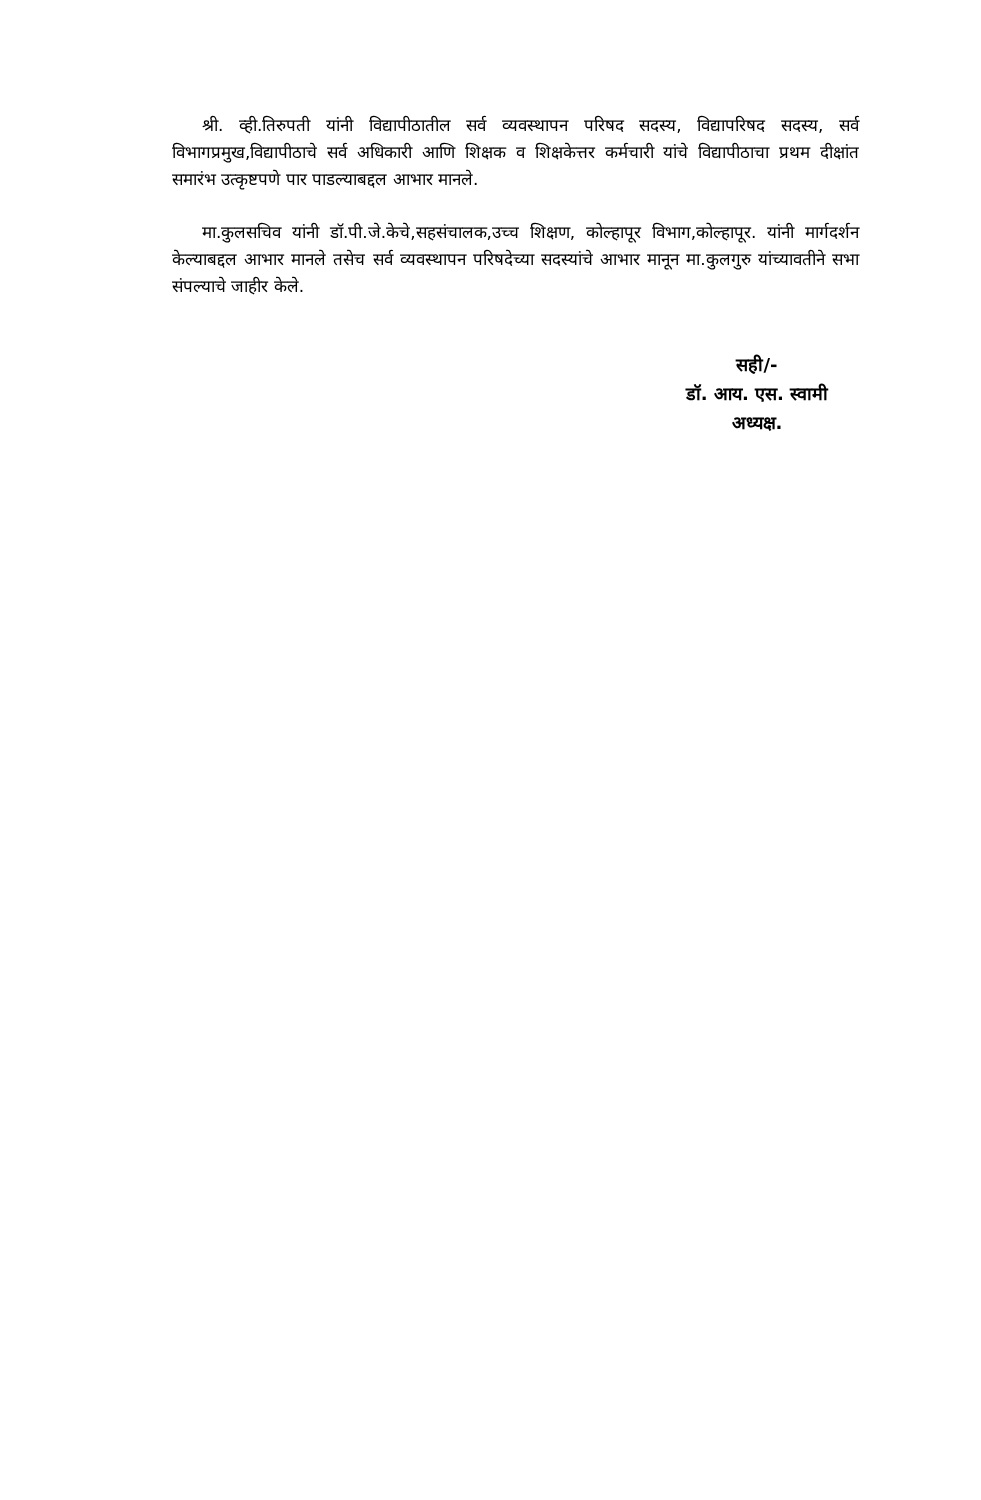श्री. व्ही.तिरुपती यांनी विद्यापीठातील सर्व व्यवस्थापन परिषद सदस्य, विद्यापरिषद सदस्य, सर्व विभागप्रमुख,विद्यापीठाचे सर्व अधिकारी आणि शिक्षक व शिक्षकेत्तर कर्मचारी यांचे विद्यापीठाचा प्रथम दीक्षांत समारंभ उत्कृष्टपणे पार पाडल्याबद्दल आभार मानले.
मा.कुलसचिव यांनी डॉ.पी.जे.केचे,सहसंचालक,उच्च शिक्षण, कोल्हापूर विभाग,कोल्हापूर. यांनी मार्गदर्शन केल्याबद्दल आभार मानले तसेच सर्व व्यवस्थापन परिषदेच्या सदस्यांचे आभार मानून मा.कुलगुरु यांच्यावतीने सभा संपल्याचे जाहीर केले.
सही/-
डॉ. आय. एस. स्वामी
अध्यक्ष.